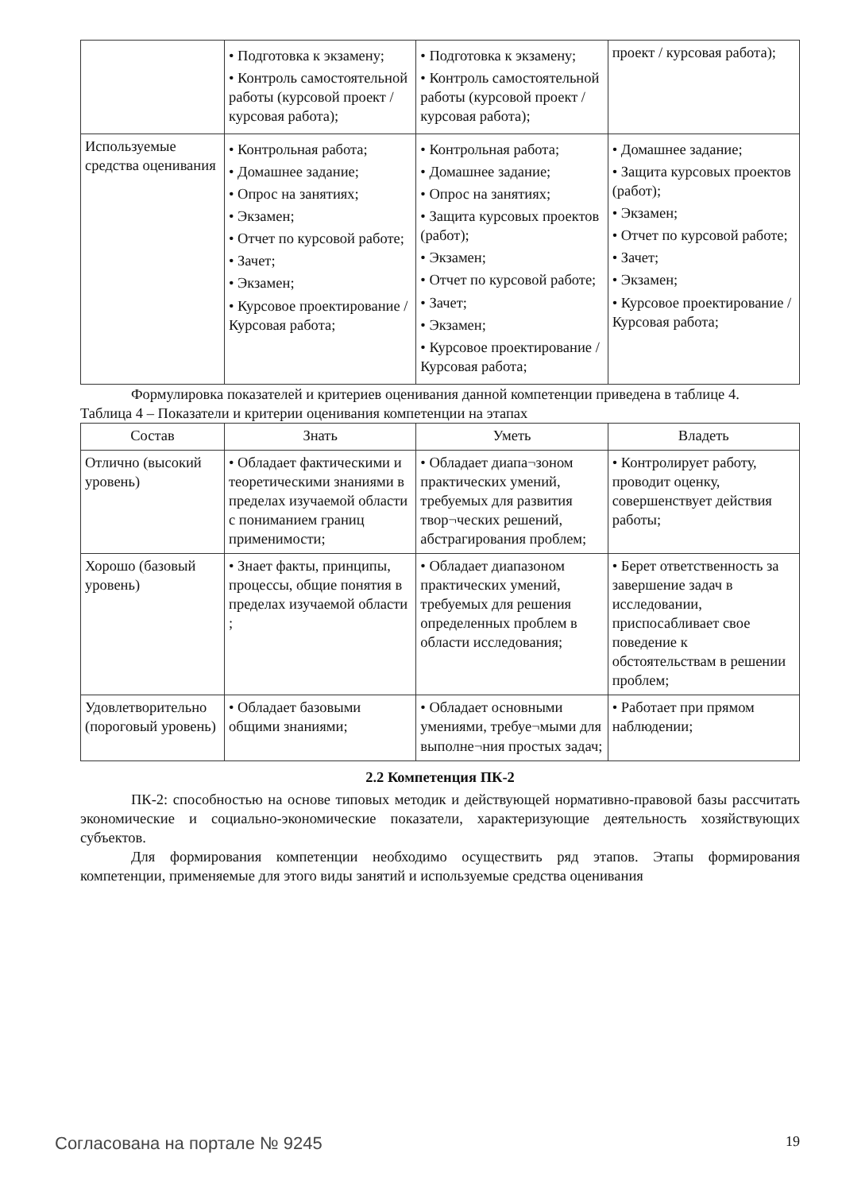| | • Подготовка к экзамену; • Контроль самостоятельной работы (курсовой проект / курсовая работа); | • Подготовка к экзамену; • Контроль самостоятельной работы (курсовой проект / курсовая работа); | проект / курсовая работа); |
| Используемые средства оценивания | • Контрольная работа; • Домашнее задание; • Опрос на занятиях; • Экзамен; • Отчет по курсовой работе; • Зачет; • Экзамен; • Курсовое проектирование / Курсовая работа; | • Контрольная работа; • Домашнее задание; • Опрос на занятиях; • Защита курсовых проектов (работ); • Экзамен; • Отчет по курсовой работе; • Зачет; • Экзамен; • Курсовое проектирование / Курсовая работа; | • Домашнее задание; • Защита курсовых проектов (работ); • Экзамен; • Отчет по курсовой работе; • Зачет; • Экзамен; • Курсовое проектирование / Курсовая работа; |
Формулировка показателей и критериев оценивания данной компетенции приведена в таблице 4.
Таблица 4 – Показатели и критерии оценивания компетенции на этапах
| Состав | Знать | Уметь | Владеть |
| --- | --- | --- | --- |
| Отлично (высокий уровень) | • Обладает фактическими и теоретическими знаниями в пределах изучаемой области с пониманием границ применимости; | • Обладает диапа¬зоном практических умений, требуемых для развития твор¬ческих решений, абстрагирования проблем; | • Контролирует работу, проводит оценку, совершенствует действия работы; |
| Хорошо (базовый уровень) | • Знает факты, принципы, процессы, общие понятия в пределах изучаемой области ; | • Обладает диапазоном практических умений, требуемых для решения определенных проблем в области исследования; | • Берет ответственность за завершение задач в исследовании, приспосабливает свое поведение к обстоятельствам в решении проблем; |
| Удовлетворительно (пороговый уровень) | • Обладает базовыми общими знаниями; | • Обладает основными умениями, требуе¬мыми для выполне¬ния простых задач; | • Работает при прямом наблюдении; |
2.2 Компетенция ПК-2
ПК-2: способностью на основе типовых методик и действующей нормативно-правовой базы рассчитать экономические и социально-экономические показатели, характеризующие деятельность хозяйствующих субъектов.
Для формирования компетенции необходимо осуществить ряд этапов. Этапы формирования компетенции, применяемые для этого виды занятий и используемые средства оценивания
Согласована на портале № 9245 19